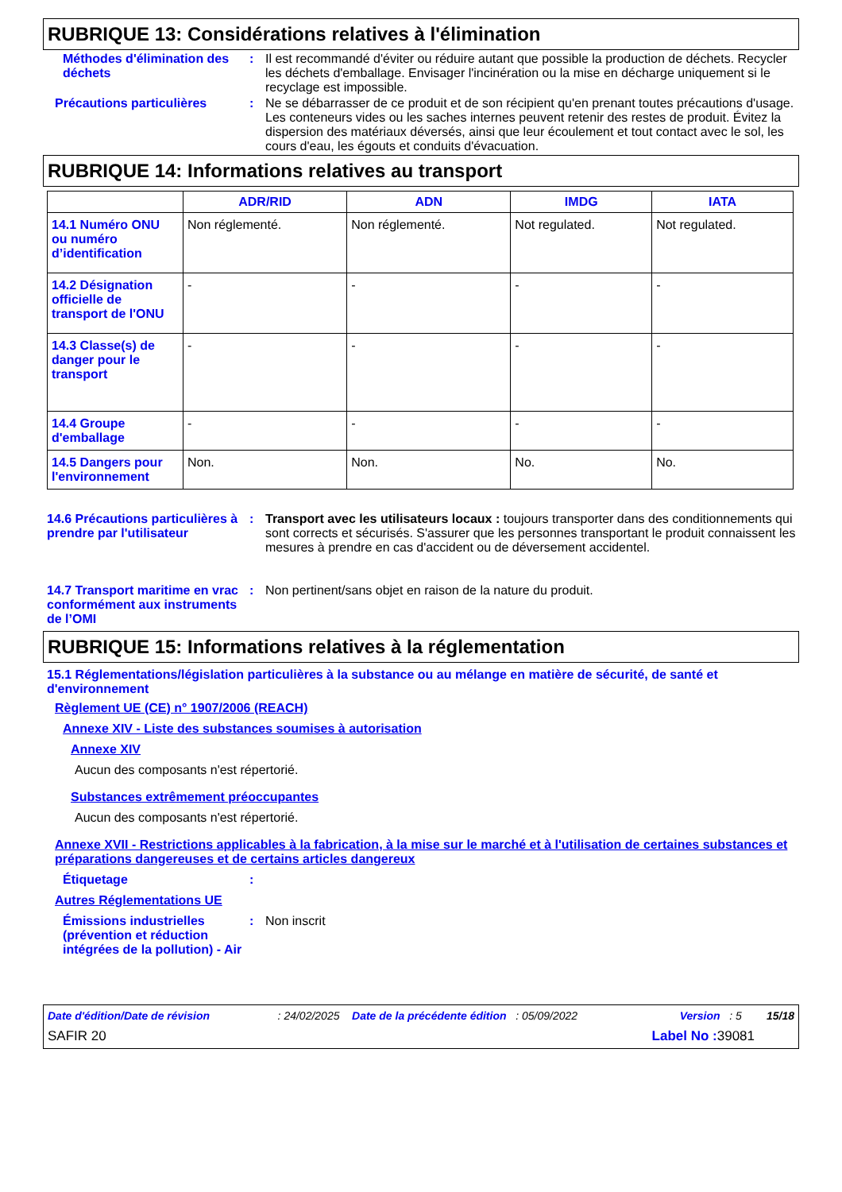RUBRIQUE 13: Considérations relatives à l'élimination
Méthodes d'élimination des déchets
: Il est recommandé d'éviter ou réduire autant que possible la production de déchets. Recycler les déchets d'emballage. Envisager l'incinération ou la mise en décharge uniquement si le recyclage est impossible.
Précautions particulières : Ne se débarrasser de ce produit et de son récipient qu'en prenant toutes précautions d'usage. Les conteneurs vides ou les saches internes peuvent retenir des restes de produit. Évitez la dispersion des matériaux déversés, ainsi que leur écoulement et tout contact avec le sol, les cours d'eau, les égouts et conduits d'évacuation.
RUBRIQUE 14: Informations relatives au transport
| | ADR/RID | ADN | IMDG | IATA |
| --- | --- | --- | --- | --- |
| 14.1 Numéro ONU ou numéro d’identification | Non réglementé. | Non réglementé. | Not regulated. | Not regulated. |
| 14.2 Désignation officielle de transport de l'ONU | - | - | - | - |
| 14.3 Classe(s) de danger pour le transport | - | - | - | - |
| 14.4 Groupe d'emballage | - | - | - | - |
| 14.5 Dangers pour l'environnement | Non. | Non. | No. | No. |
14.6 Précautions particulières à prendre par l'utilisateur
: Transport avec les utilisateurs locaux : toujours transporter dans des conditionnements qui sont corrects et sécurisés. S'assurer que les personnes transportant le produit connaissent les mesures à prendre en cas d'accident ou de déversement accidentel.
14.7 Transport maritime en vrac conformément aux instruments de l’OMI
: Non pertinent/sans objet en raison de la nature du produit.
RUBRIQUE 15: Informations relatives à la réglementation
15.1 Réglementations/législation particulières à la substance ou au mélange en matière de sécurité, de santé et d'environnement
Règlement UE (CE) n° 1907/2006 (REACH)
Annexe XIV - Liste des substances soumises à autorisation
Annexe XIV
Aucun des composants n'est répertorié.
Substances extrêmement préoccupantes
Aucun des composants n'est répertorié.
Annexe XVII - Restrictions applicables à la fabrication, à la mise sur le marché et à l'utilisation de certaines substances et préparations dangereuses et de certains articles dangereux
Étiquetage :
Autres Réglementations UE
Émissions industrielles (prévention et réduction intégrées de la pollution) - Air
: Non inscrit
Date d'édition/Date de révision : 24/02/2025 Date de la précédente édition : 05/09/2022 Version : 5 15/18
SAFIR 20 Label No : 39081